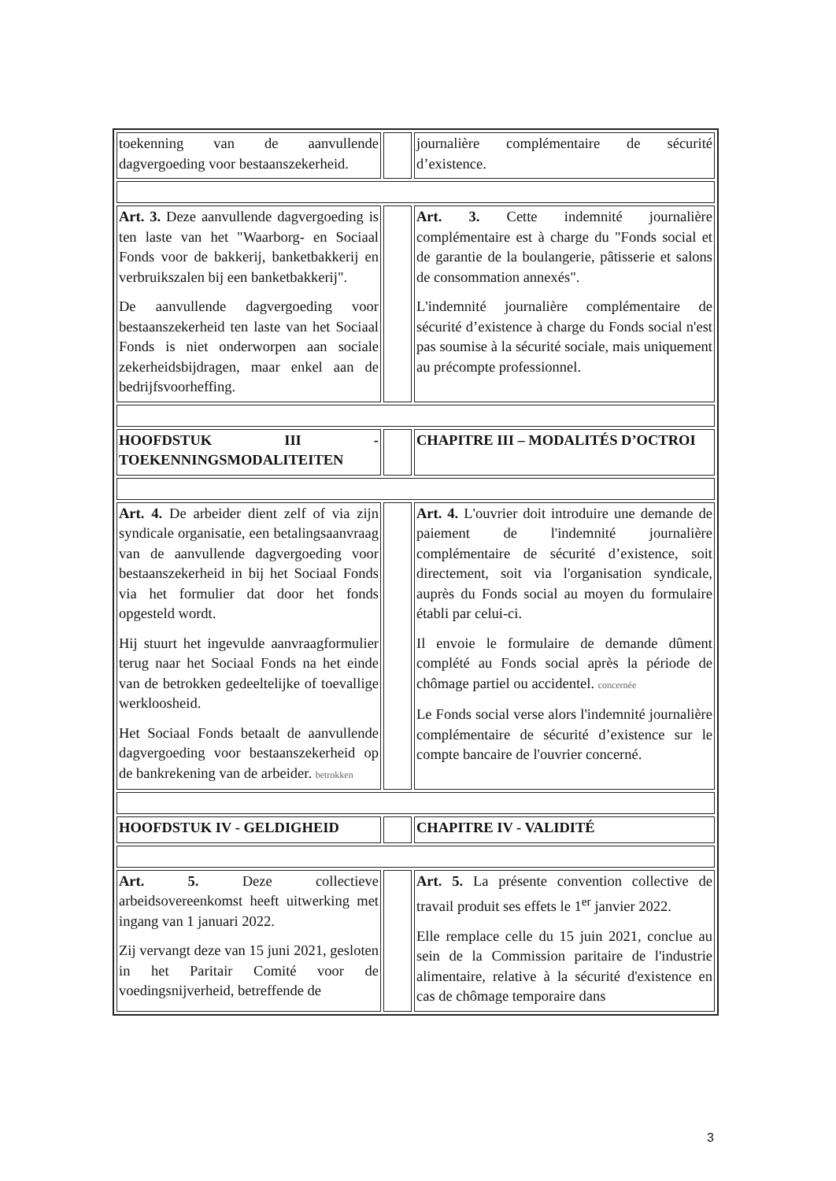| toekenning van de aanvullende dagvergoeding voor bestaanszekerheid. | | journalière complémentaire de sécurité d’existence. |
| Art. 3. Deze aanvullende dagvergoeding is ten laste van het "Waarborg- en Sociaal Fonds voor de bakkerij, banketbakkerij en verbruikszalen bij een banketbakkerij". De aanvullende dagvergoeding voor bestaanszekerheid ten laste van het Sociaal Fonds is niet onderworpen aan sociale zekerheidsbijdragen, maar enkel aan de bedrijfsvoorheffing. | | Art. 3. Cette indemnité journalière complémentaire est à charge du "Fonds social et de garantie de la boulangerie, pâtisserie et salons de consommation annexés". L'indemnité journalière complémentaire de sécurité d’existence à charge du Fonds social n'est pas soumise à la sécurité sociale, mais uniquement au précompte professionnel. |
| HOOFDSTUK III - TOEKENNINGSMODALITEITEN | | CHAPITRE III – MODALITÉS D’OCTROI |
| Art. 4. De arbeider dient zelf of via zijn syndicale organisatie, een betalingsaanvraag van de aanvullende dagvergoeding voor bestaanszekerheid in bij het Sociaal Fonds via het formulier dat door het fonds opgesteld wordt. Hij stuurt het ingevulde aanvraagformulier terug naar het Sociaal Fonds na het einde van de betrokken gedeeltelijke of toevallige werkloosheid. Het Sociaal Fonds betaalt de aanvullende dagvergoeding voor bestaanszekerheid op de bankrekening van de arbeider. betrokken | | Art. 4. L'ouvrier doit introduire une demande de paiement de l'indemnité journalière complémentaire de sécurité d’existence, soit directement, soit via l'organisation syndicale, auprès du Fonds social au moyen du formulaire établi par celui-ci. Il envoie le formulaire de demande dûment complété au Fonds social après la période de chômage partiel ou accidentel. concernée Le Fonds social verse alors l'indemnité journalière complémentaire de sécurité d’existence sur le compte bancaire de l'ouvrier concerné. |
| HOOFDSTUK IV - GELDIGHEID | | CHAPITRE IV - VALIDITÉ |
| Art. 5. Deze collectieve arbeidsovereenkomst heeft uitwerking met ingang van 1 januari 2022. Zij vervangt deze van 15 juni 2021, gesloten in het Paritair Comité voor de voedingsnijverheid, betreffende de | | Art. 5. La présente convention collective de travail produit ses effets le 1<sup>er</sup> janvier 2022. Elle remplace celle du 15 juin 2021, conclue au sein de la Commission paritaire de l'industrie alimentaire, relative à la sécurité d'existence en cas de chômage temporaire dans |
3